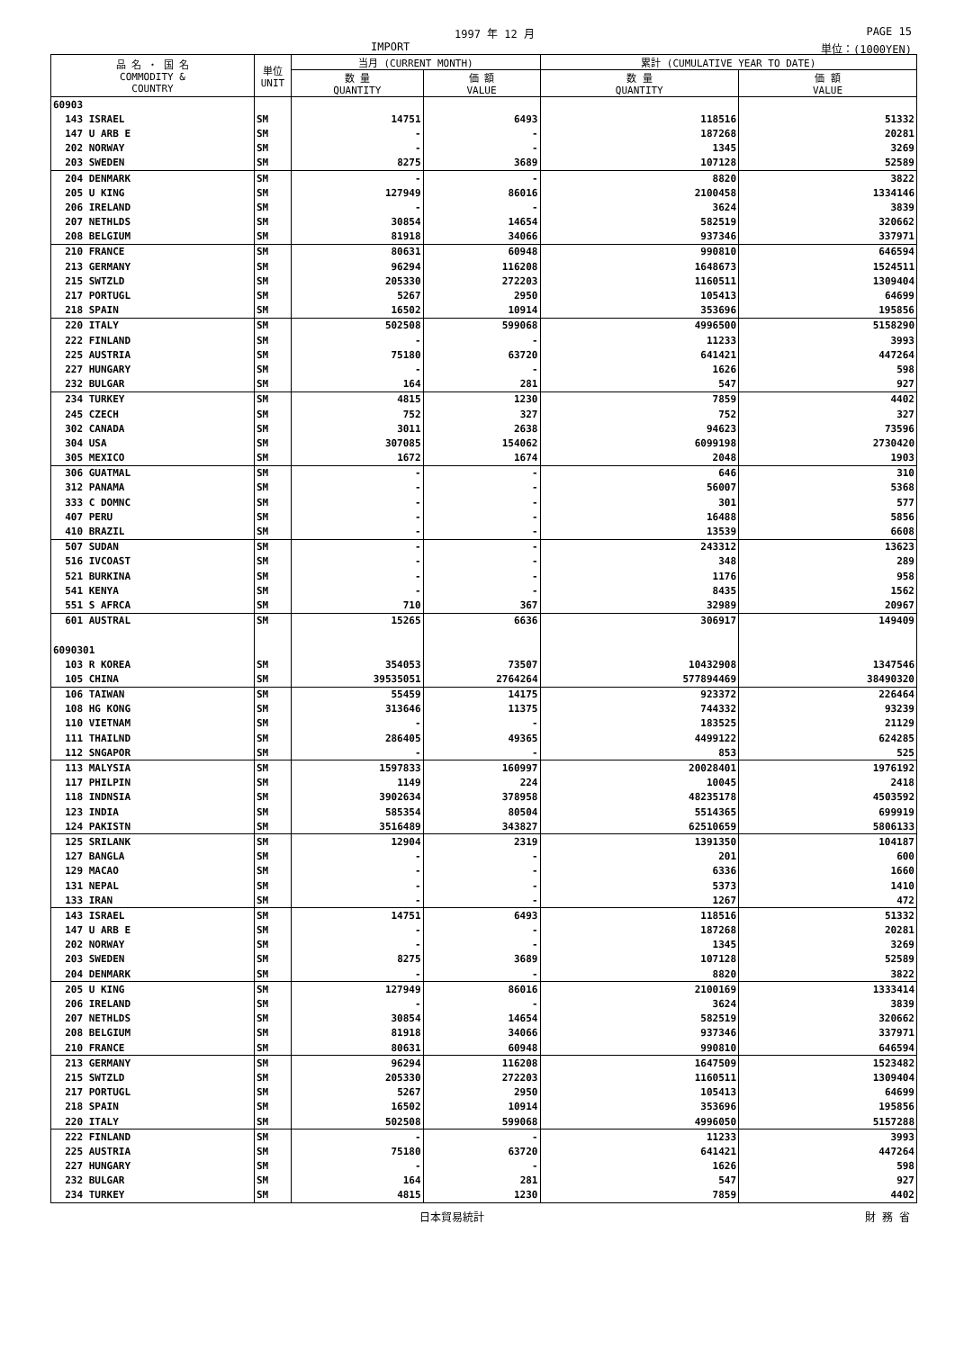1997 年 12 月 PAGE 15
IMPORT 単位：(1000YEN)
| 品 名 ・ 国 名 COMMODITY & COUNTRY | 単位 UNIT | 当月 (CURRENT MONTH) | | 累計 (CUMULATIVE YEAR TO DATE) | |
| --- | --- | --- | --- | --- | --- |
| | | 数 量 QUANTITY | 価 額 VALUE | 数 量 QUANTITY | 価 額 VALUE |
| 60903 | | | | | |
| 143 ISRAEL | SM | 14751 | 6493 | 118516 | 51332 |
| 147 U ARB E | SM | - | - | 187268 | 20281 |
| 202 NORWAY | SM | - | - | 1345 | 3269 |
| 203 SWEDEN | SM | 8275 | 3689 | 107128 | 52589 |
| 204 DENMARK | SM | - | - | 8820 | 3822 |
| 205 U KING | SM | 127949 | 86016 | 2100458 | 1334146 |
| 206 IRELAND | SM | - | - | 3624 | 3839 |
| 207 NETHLDS | SM | 30854 | 14654 | 582519 | 320662 |
| 208 BELGIUM | SM | 81918 | 34066 | 937346 | 337971 |
| 210 FRANCE | SM | 80631 | 60948 | 990810 | 646594 |
| 213 GERMANY | SM | 96294 | 116208 | 1648673 | 1524511 |
| 215 SWTZLD | SM | 205330 | 272203 | 1160511 | 1309404 |
| 217 PORTUGL | SM | 5267 | 2950 | 105413 | 64699 |
| 218 SPAIN | SM | 16502 | 10914 | 353696 | 195856 |
| 220 ITALY | SM | 502508 | 599068 | 4996500 | 5158290 |
| 222 FINLAND | SM | - | - | 11233 | 3993 |
| 225 AUSTRIA | SM | 75180 | 63720 | 641421 | 447264 |
| 227 HUNGARY | SM | - | - | 1626 | 598 |
| 232 BULGAR | SM | 164 | 281 | 547 | 927 |
| 234 TURKEY | SM | 4815 | 1230 | 7859 | 4402 |
| 245 CZECH | SM | 752 | 327 | 752 | 327 |
| 302 CANADA | SM | 3011 | 2638 | 94623 | 73596 |
| 304 USA | SM | 307085 | 154062 | 6099198 | 2730420 |
| 305 MEXICO | SM | 1672 | 1674 | 2048 | 1903 |
| 306 GUATMAL | SM | - | - | 646 | 310 |
| 312 PANAMA | SM | - | - | 56007 | 5368 |
| 333 C DOMNC | SM | - | - | 301 | 577 |
| 407 PERU | SM | - | - | 16488 | 5856 |
| 410 BRAZIL | SM | - | - | 13539 | 6608 |
| 507 SUDAN | SM | - | - | 243312 | 13623 |
| 516 IVCOAST | SM | - | - | 348 | 289 |
| 521 BURKINA | SM | - | - | 1176 | 958 |
| 541 KENYA | SM | - | - | 8435 | 1562 |
| 551 S AFRCA | SM | 710 | 367 | 32989 | 20967 |
| 601 AUSTRAL | SM | 15265 | 6636 | 306917 | 149409 |
| 6090301 | | | | | |
| 103 R KOREA | SM | 354053 | 73507 | 10432908 | 1347546 |
| 105 CHINA | SM | 39535051 | 2764264 | 577894469 | 38490320 |
| 106 TAIWAN | SM | 55459 | 14175 | 923372 | 226464 |
| 108 HG KONG | SM | 313646 | 11375 | 744332 | 93239 |
| 110 VIETNAM | SM | - | - | 183525 | 21129 |
| 111 THAILND | SM | 286405 | 49365 | 4499122 | 624285 |
| 112 SNGAPOR | SM | - | - | 853 | 525 |
| 113 MALYSIA | SM | 1597833 | 160997 | 20028401 | 1976192 |
| 117 PHILPIN | SM | 1149 | 224 | 10045 | 2418 |
| 118 INDNSIA | SM | 3902634 | 378958 | 48235178 | 4503592 |
| 123 INDIA | SM | 585354 | 80504 | 5514365 | 699919 |
| 124 PAKISTN | SM | 3516489 | 343827 | 62510659 | 5806133 |
| 125 SRILANK | SM | 12904 | 2319 | 1391350 | 104187 |
| 127 BANGLA | SM | - | - | 201 | 600 |
| 129 MACAO | SM | - | - | 6336 | 1660 |
| 131 NEPAL | SM | - | - | 5373 | 1410 |
| 133 IRAN | SM | - | - | 1267 | 472 |
| 143 ISRAEL | SM | 14751 | 6493 | 118516 | 51332 |
| 147 U ARB E | SM | - | - | 187268 | 20281 |
| 202 NORWAY | SM | - | - | 1345 | 3269 |
| 203 SWEDEN | SM | 8275 | 3689 | 107128 | 52589 |
| 204 DENMARK | SM | - | - | 8820 | 3822 |
| 205 U KING | SM | 127949 | 86016 | 2100169 | 1333414 |
| 206 IRELAND | SM | - | - | 3624 | 3839 |
| 207 NETHLDS | SM | 30854 | 14654 | 582519 | 320662 |
| 208 BELGIUM | SM | 81918 | 34066 | 937346 | 337971 |
| 210 FRANCE | SM | 80631 | 60948 | 990810 | 646594 |
| 213 GERMANY | SM | 96294 | 116208 | 1647509 | 1523482 |
| 215 SWTZLD | SM | 205330 | 272203 | 1160511 | 1309404 |
| 217 PORTUGL | SM | 5267 | 2950 | 105413 | 64699 |
| 218 SPAIN | SM | 16502 | 10914 | 353696 | 195856 |
| 220 ITALY | SM | 502508 | 599068 | 4996050 | 5157288 |
| 222 FINLAND | SM | - | - | 11233 | 3993 |
| 225 AUSTRIA | SM | 75180 | 63720 | 641421 | 447264 |
| 227 HUNGARY | SM | - | - | 1626 | 598 |
| 232 BULGAR | SM | 164 | 281 | 547 | 927 |
| 234 TURKEY | SM | 4815 | 1230 | 7859 | 4402 |
日本貿易統計 財 務 省